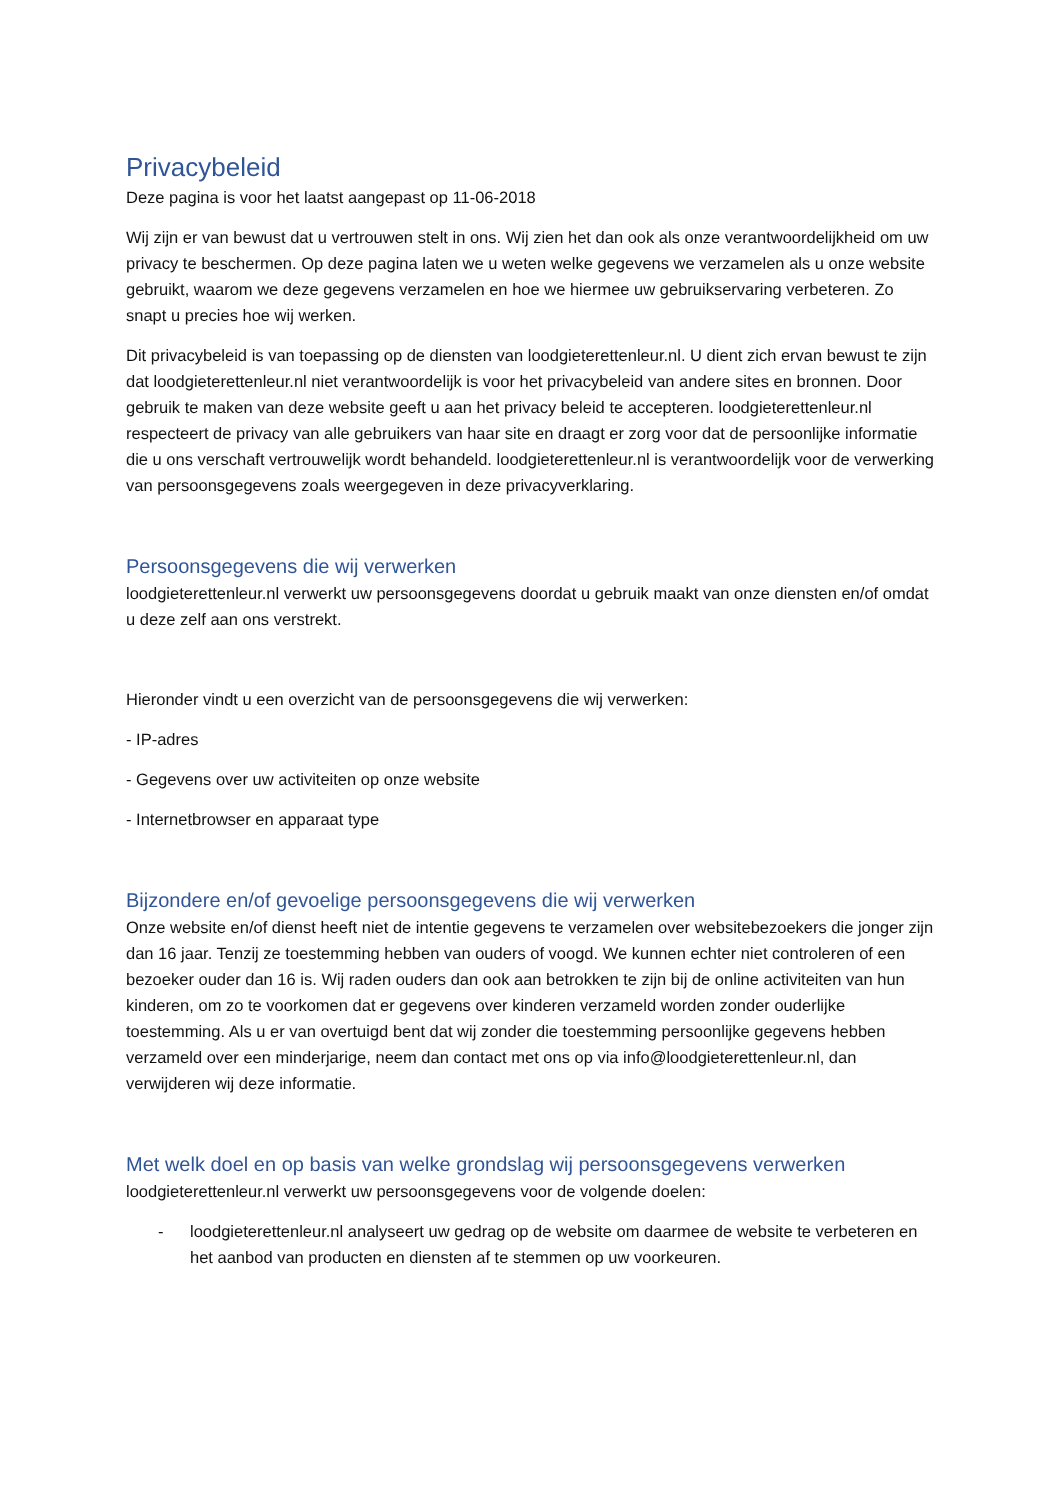Privacybeleid
Deze pagina is voor het laatst aangepast op 11-06-2018
Wij zijn er van bewust dat u vertrouwen stelt in ons. Wij zien het dan ook als onze verantwoordelijkheid om uw privacy te beschermen. Op deze pagina laten we u weten welke gegevens we verzamelen als u onze website gebruikt, waarom we deze gegevens verzamelen en hoe we hiermee uw gebruikservaring verbeteren. Zo snapt u precies hoe wij werken.
Dit privacybeleid is van toepassing op de diensten van loodgieterettenleur.nl. U dient zich ervan bewust te zijn dat loodgieterettenleur.nl niet verantwoordelijk is voor het privacybeleid van andere sites en bronnen. Door gebruik te maken van deze website geeft u aan het privacy beleid te accepteren. loodgieterettenleur.nl respecteert de privacy van alle gebruikers van haar site en draagt er zorg voor dat de persoonlijke informatie die u ons verschaft vertrouwelijk wordt behandeld. loodgieterettenleur.nl is verantwoordelijk voor de verwerking van persoonsgegevens zoals weergegeven in deze privacyverklaring.
Persoonsgegevens die wij verwerken
loodgieterettenleur.nl verwerkt uw persoonsgegevens doordat u gebruik maakt van onze diensten en/of omdat u deze zelf aan ons verstrekt.
Hieronder vindt u een overzicht van de persoonsgegevens die wij verwerken:
- IP-adres
- Gegevens over uw activiteiten op onze website
- Internetbrowser en apparaat type
Bijzondere en/of gevoelige persoonsgegevens die wij verwerken
Onze website en/of dienst heeft niet de intentie gegevens te verzamelen over websitebezoekers die jonger zijn dan 16 jaar. Tenzij ze toestemming hebben van ouders of voogd. We kunnen echter niet controleren of een bezoeker ouder dan 16 is. Wij raden ouders dan ook aan betrokken te zijn bij de online activiteiten van hun kinderen, om zo te voorkomen dat er gegevens over kinderen verzameld worden zonder ouderlijke toestemming. Als u er van overtuigd bent dat wij zonder die toestemming persoonlijke gegevens hebben verzameld over een minderjarige, neem dan contact met ons op via info@loodgieterettenleur.nl, dan verwijderen wij deze informatie.
Met welk doel en op basis van welke grondslag wij persoonsgegevens verwerken
loodgieterettenleur.nl verwerkt uw persoonsgegevens voor de volgende doelen:
- loodgieterettenleur.nl analyseert uw gedrag op de website om daarmee de website te verbeteren en het aanbod van producten en diensten af te stemmen op uw voorkeuren.